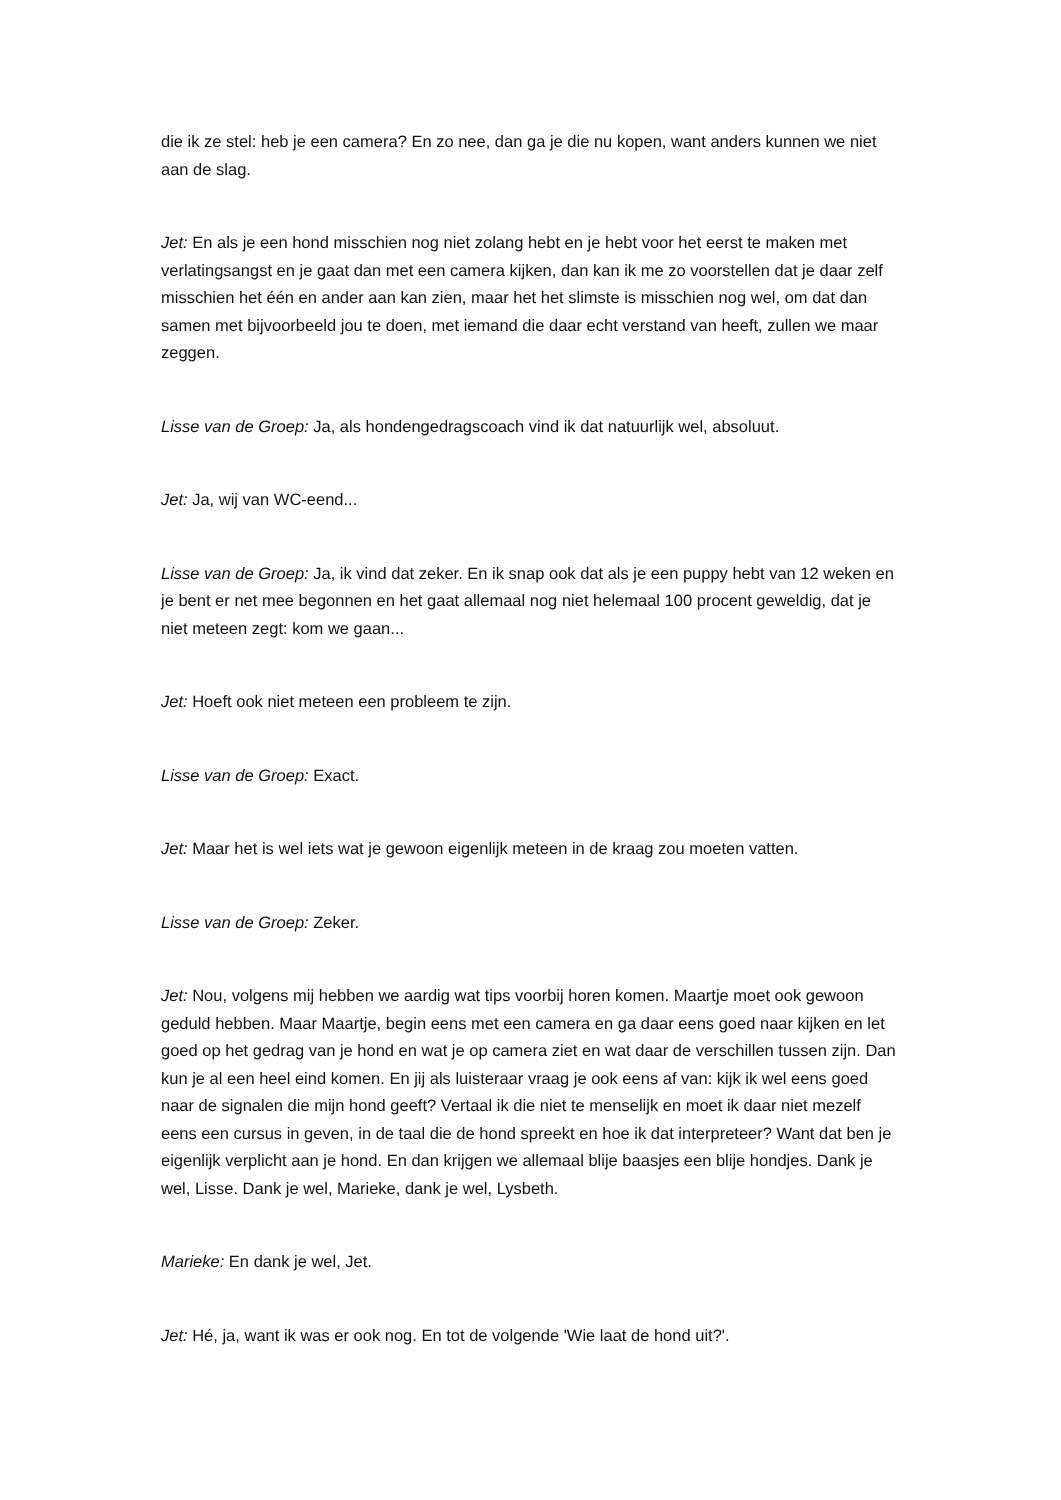die ik ze stel: heb je een camera? En zo nee, dan ga je die nu kopen, want anders kunnen we niet aan de slag.
Jet: En als je een hond misschien nog niet zolang hebt en je hebt voor het eerst te maken met verlatingsangst en je gaat dan met een camera kijken, dan kan ik me zo voorstellen dat je daar zelf misschien het één en ander aan kan zien, maar het het slimste is misschien nog wel, om dat dan samen met bijvoorbeeld jou te doen, met iemand die daar echt verstand van heeft, zullen we maar zeggen.
Lisse van de Groep: Ja, als hondengedragscoach vind ik dat natuurlijk wel, absoluut.
Jet: Ja, wij van WC-eend...
Lisse van de Groep: Ja, ik vind dat zeker. En ik snap ook dat als je een puppy hebt van 12 weken en je bent er net mee begonnen en het gaat allemaal nog niet helemaal 100 procent geweldig, dat je niet meteen zegt: kom we gaan...
Jet: Hoeft ook niet meteen een probleem te zijn.
Lisse van de Groep: Exact.
Jet: Maar het is wel iets wat je gewoon eigenlijk meteen in de kraag zou moeten vatten.
Lisse van de Groep: Zeker.
Jet: Nou, volgens mij hebben we aardig wat tips voorbij horen komen. Maartje moet ook gewoon geduld hebben. Maar Maartje, begin eens met een camera en ga daar eens goed naar kijken en let goed op het gedrag van je hond en wat je op camera ziet en wat daar de verschillen tussen zijn. Dan kun je al een heel eind komen. En jij als luisteraar vraag je ook eens af van: kijk ik wel eens goed naar de signalen die mijn hond geeft? Vertaal ik die niet te menselijk en moet ik daar niet mezelf eens een cursus in geven, in de taal die de hond spreekt en hoe ik dat interpreteer? Want dat ben je eigenlijk verplicht aan je hond. En dan krijgen we allemaal blije baasjes een blije hondjes. Dank je wel, Lisse. Dank je wel, Marieke, dank je wel, Lysbeth.
Marieke: En dank je wel, Jet.
Jet: Hé, ja, want ik was er ook nog. En tot de volgende 'Wie laat de hond uit?'.